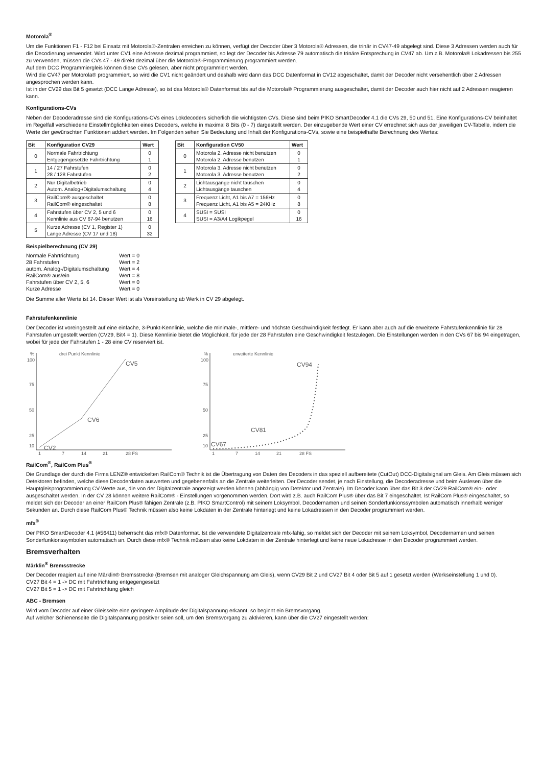Motorola<sup>®</sup>
Um die Funktionen F1 - F12 bei Einsatz mit Motorola®-Zentralen erreichen zu können, verfügt der Decoder über 3 Motorola® Adressen, die trinär in CV47-49 abgelegt sind. Diese 3 Adressen werden auch für die Decodierung verwendet. Wird unter CV1 eine Adresse dezimal programmiert, so legt der Decoder bis Adresse 79 automatisch die trinäre Entsprechung in CV47 ab. Um z.B. Motorola® Lokadressen bis 255 zu verwenden, müssen die CVs 47 - 49 direkt dezimal über die Motorola®-Programmierung programmiert werden.
Auf dem DCC Programmiergleis können diese CVs gelesen, aber nicht programmiert werden.
Wird die CV47 per Motorola® programmiert, so wird die CV1 nicht geändert und deshalb wird dann das DCC Datenformat in CV12 abgeschaltet, damit der Decoder nicht versehentlich über 2 Adressen angesprochen werden kann.
Ist in der CV29 das Bit 5 gesetzt (DCC Lange Adresse), so ist das Motorola® Datenformat bis auf die Motorola® Programmierung ausgeschaltet, damit der Decoder auch hier nicht auf 2 Adressen reagieren kann.
Konfigurations-CVs
Neben der Decoderadresse sind die Konfigurations-CVs eines Lokdecoders sicherlich die wichtigsten CVs. Diese sind beim PIKO SmartDecoder 4.1 die CVs 29, 50 und 51. Eine Konfigurations-CV beinhaltet im Regelfall verschiedene Einstellmöglichkeiten eines Decoders, welche in maximal 8 Bits (0 - 7) dargestellt werden. Der einzugebende Wert einer CV errechnet sich aus der jeweiligen CV-Tabelle, indem die Werte der gewünschten Funktionen addiert werden. Im Folgenden sehen Sie Bedeutung und Inhalt der Konfigurations-CVs, sowie eine beispielhafte Berechnung des Wertes:
| Bit | Konfiguration CV29 | Wert |
| --- | --- | --- |
| 0 | Normale Fahrtrichtung Entgegengesetzte Fahrtrichtung | 0 1 |
| 1 | 14 / 27 Fahrstufen 28 / 128 Fahrstufen | 0 2 |
| 2 | Nur Digitalbetrieb Autom. Analog-/Digitalumschaltung | 0 4 |
| 3 | RailCom® ausgeschaltet RailCom® eingeschaltet | 0 8 |
| 4 | Fahrstufen über CV 2, 5 und 6 Kennlinie aus CV 67-94 benutzen | 0 16 |
| 5 | Kurze Adresse (CV 1, Register 1) Lange Adresse (CV 17 und 18) | 0 32 |
| Bit | Konfiguration CV50 | Wert |
| --- | --- | --- |
| 0 | Motorola 2. Adresse nicht benutzen Motorola 2. Adresse benutzen | 0 1 |
| 1 | Motorola 3. Adresse nicht benutzen Motorola 3. Adresse benutzen | 0 2 |
| 2 | Lichtausgänge nicht tauschen Lichtausgänge tauschen | 0 4 |
| 3 | Frequenz Licht, A1 bis A7 = 156Hz Frequenz Licht, A1 bis A5 = 24KHz | 0 8 |
| 4 | SUSI = SUSI SUSI = A3/A4 Logikpegel | 0 16 |
Beispielberechnung (CV 29)
| Normale Fahrtrichtung | Wert = 0 |
| 28 Fahrstufen | Wert = 2 |
| autom. Analog-/Digitalumschaltung | Wert = 4 |
| RailCom® aus/ein | Wert = 8 |
| Fahrstufen über CV 2, 5, 6 | Wert = 0 |
| Kurze Adresse | Wert = 0 |
Die Summe aller Werte ist 14. Dieser Wert ist als Voreinstellung ab Werk in CV 29 abgelegt.
Fahrstufenkennlinie
Der Decoder ist voreingestellt auf eine einfache, 3-Punkt-Kennlinie, welche die minimale-, mittlere- und höchste Geschwindigkeit festlegt. Er kann aber auch auf die erweiterte Fahrstufenkennlinie für 28 Fahrstufen umgestellt werden (CV29, Bit4 = 1). Diese Kennlinie bietet die Möglichkeit, für jede der 28 Fahrstufen eine Geschwindigkeit festzulegen. Die Einstellungen werden in den CVs 67 bis 94 eingetragen, wobei für jede der Fahrstufen 1 - 28 eine CV reserviert ist.
%
drei Punkt Kennlinie
100
75
50
25
10
CV2
CV6
CV5
1
7
14
21
28 FS
%
erweiterte Kennlinie
100
75
50
25
10
CV67
CV81
CV94
1
7
14
21
28 FS
RailCom<sup>®</sup>, RailCom Plus<sup>®</sup>
Die Grundlage der durch die Firma LENZ® entwickelten RailCom® Technik ist die Übertragung von Daten des Decoders in das speziell aufbereitete (CutOut) DCC-Digitalsignal am Gleis. Am Gleis müssen sich Detektoren befinden, welche diese Decoderdaten auswerten und gegebenenfalls an die Zentrale weiterleiten. Der Decoder sendet, je nach Einstellung, die Decoderadresse und beim Auslesen über die Hauptgleisprogrammierung CV-Werte aus, die von der Digitalzentrale angezeigt werden können (abhängig von Detektor und Zentrale). Im Decoder kann über das Bit 3 der CV29 RailCom® ein-, oder ausgeschaltet werden. In der CV 28 können weitere RailCom® - Einstellungen vorgenommen werden. Dort wird z.B. auch RailCom Plus® über das Bit 7 eingeschaltet. Ist RailCom Plus® eingeschaltet, so meldet sich der Decoder an einer RailCom Plus® fähigen Zentrale (z.B. PIKO SmartControl) mit seinem Loksymbol, Decodernamen und seinen Sonderfunkionssymbolen automatisch innerhalb weniger Sekunden an. Durch diese RailCom Plus® Technik müssen also keine Lokdaten in der Zentrale hinterlegt und keine Lokadressen in den Decoder programmiert werden.
mfx<sup>®</sup>
Der PIKO SmartDecoder 4.1 (#56411) beherrscht das mfx® Datenformat. Ist die verwendete Digitalzentrale mfx-fähig, so meldet sich der Decoder mit seinem Loksymbol, Decodernamen und seinen Sonderfunkionssymbolen automatisch an. Durch diese mfx® Technik müssen also keine Lokdaten in der Zentrale hinterlegt und keine neue Lokadresse in den Decoder programmiert werden.
Bremsverhalten
Märklin<sup>®</sup> Bremsstrecke
Der Decoder reagiert auf eine Märklin® Bremsstrecke (Bremsen mit analoger Gleichspannung am Gleis), wenn CV29 Bit 2 und CV27 Bit 4 oder Bit 5 auf 1 gesetzt werden (Werkseinstellung 1 und 0).
CV27 Bit 4 = 1 -> DC mit Fahrtrichtung entgegengesetzt
CV27 Bit 5 = 1 -> DC mit Fahrtrichtung gleich
ABC - Bremsen
Wird vom Decoder auf einer Gleisseite eine geringere Amplitude der Digitalspannung erkannt, so beginnt ein Bremsvorgang.
Auf welcher Schienenseite die Digitalspannung positiver seien soll, um den Bremsvorgang zu aktivieren, kann über die CV27 eingestellt werden: